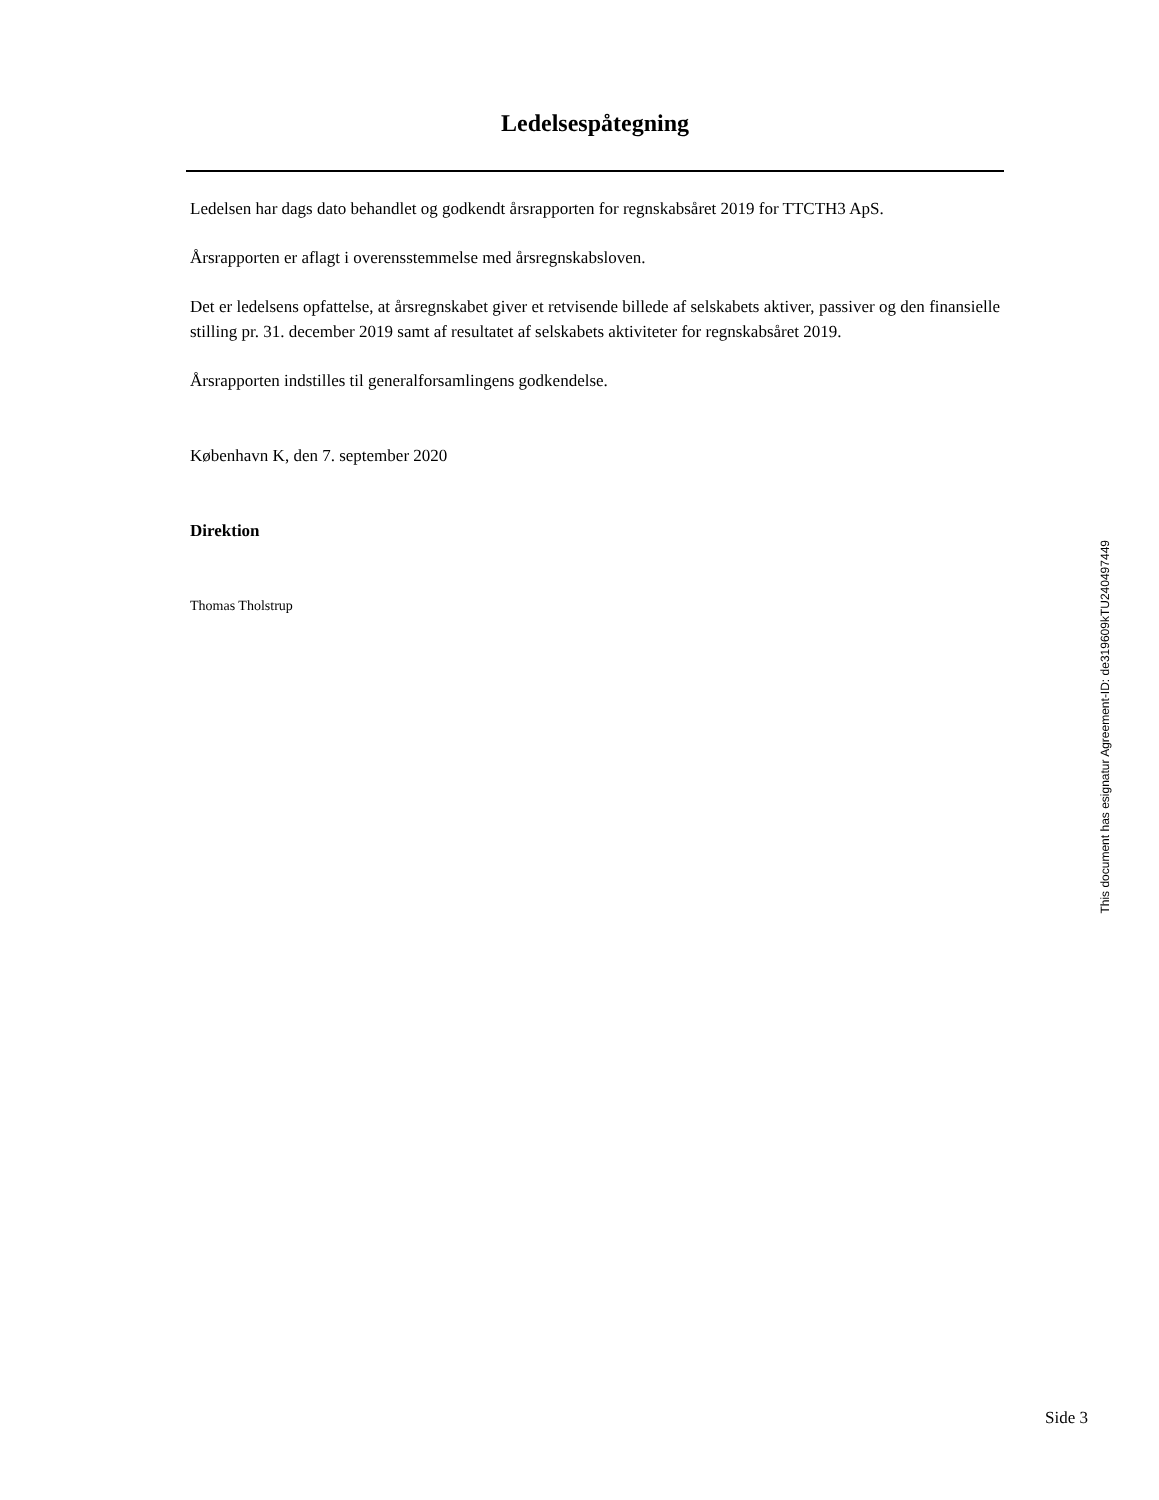Ledelsespåtegning
Ledelsen har dags dato behandlet og godkendt årsrapporten for regnskabsåret 2019 for TTCTH3 ApS.
Årsrapporten er aflagt i overensstemmelse med årsregnskabsloven.
Det er ledelsens opfattelse, at årsregnskabet giver et retvisende billede af selskabets aktiver, passiver og den finansielle stilling pr. 31. december 2019 samt af resultatet af selskabets aktiviteter for regnskabsåret 2019.
Årsrapporten indstilles til generalforsamlingens godkendelse.
København K, den 7. september 2020
Direktion
Thomas Tholstrup
This document has esignatur Agreement-ID: de319609kTU240497449
Side 3